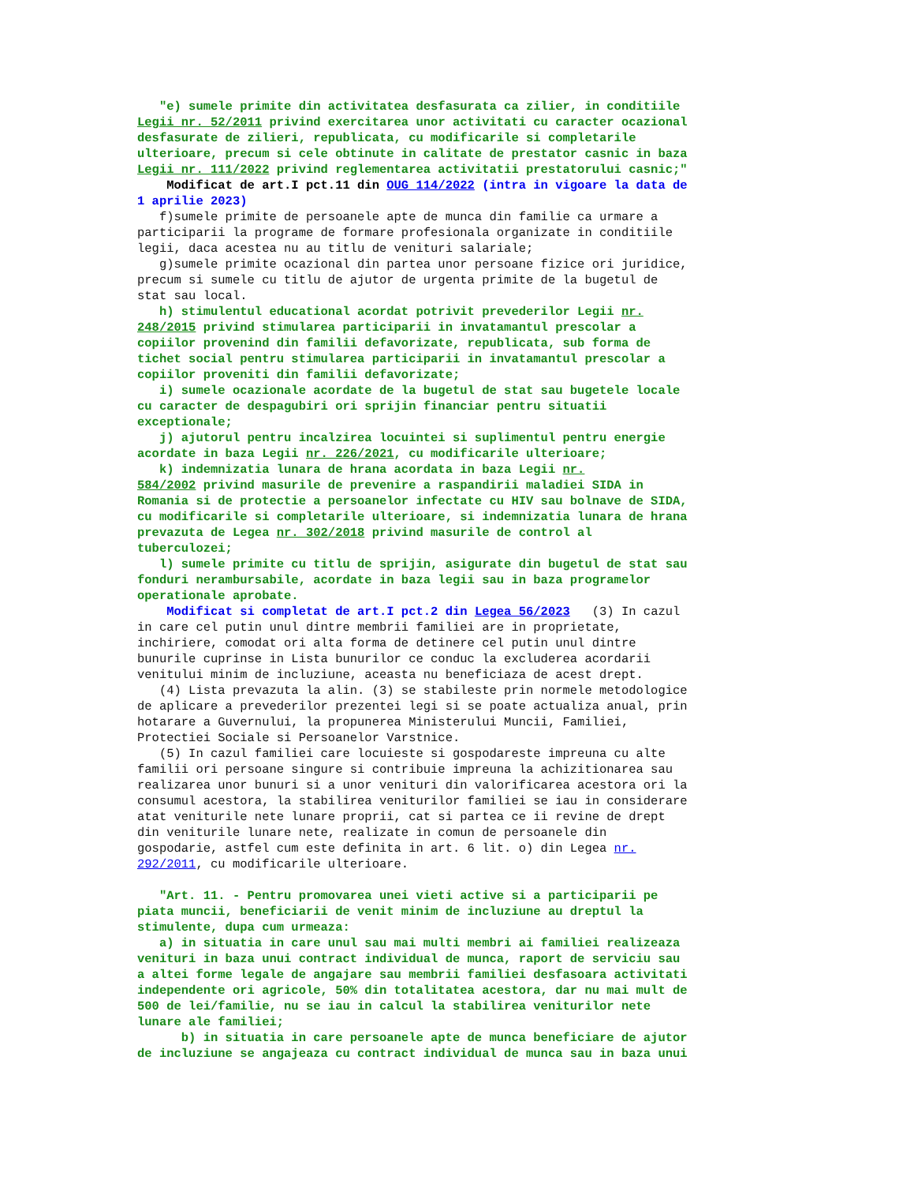"e) sumele primite din activitatea desfasurata ca zilier, in conditiile Legii nr. 52/2011 privind exercitarea unor activitati cu caracter ocazional desfasurate de zilieri, republicata, cu modificarile si completarile ulterioare, precum si cele obtinute in calitate de prestator casnic in baza Legii nr. 111/2022 privind reglementarea activitatii prestatorului casnic;" Modificat de art.I pct.11 din OUG 114/2022 (intra in vigoare la data de 1 aprilie 2023) f)sumele primite de persoanele apte de munca din familie ca urmare a participarii la programe de formare profesionala organizate in conditiile legii, daca acestea nu au titlu de venituri salariale; g)sumele primite ocazional din partea unor persoane fizice ori juridice, precum si sumele cu titlu de ajutor de urgenta primite de la bugetul de stat sau local. h) stimulentul educational acordat potrivit prevederilor Legii nr. 248/2015 privind stimularea participarii in invatamantul prescolar a copiilor provenind din familii defavorizate, republicata, sub forma de tichet social pentru stimularea participarii in invatamantul prescolar a copiilor proveniti din familii defavorizate; i) sumele ocazionale acordate de la bugetul de stat sau bugetele locale cu caracter de despagubiri ori sprijin financiar pentru situatii exceptionale; j) ajutorul pentru incalzirea locuintei si suplimentul pentru energie acordate in baza Legii nr. 226/2021, cu modificarile ulterioare; k) indemnizatia lunara de hrana acordata in baza Legii nr. 584/2002 privind masurile de prevenire a raspandirii maladiei SIDA in Romania si de protectie a persoanelor infectate cu HIV sau bolnave de SIDA, cu modificarile si completarile ulterioare, si indemnizatia lunara de hrana prevazuta de Legea nr. 302/2018 privind masurile de control al tuberculozei; l) sumele primite cu titlu de sprijin, asigurate din bugetul de stat sau fonduri nerambursabile, acordate in baza legii sau in baza programelor operationale aprobate. Modificat si completat de art.I pct.2 din Legea 56/2023 (3) In cazul in care cel putin unul dintre membrii familiei are in proprietate, inchiriere, comodat ori alta forma de detinere cel putin unul dintre bunurile cuprinse in Lista bunurilor ce conduc la excluderea acordarii venitului minim de incluziune, aceasta nu beneficiaza de acest drept. (4) Lista prevazuta la alin. (3) se stabileste prin normele metodologice de aplicare a prevederilor prezentei legi si se poate actualiza anual, prin hotarare a Guvernului, la propunerea Ministerului Muncii, Familiei, Protectiei Sociale si Persoanelor Varstnice. (5) In cazul familiei care locuieste si gospodareste impreuna cu alte familii ori persoane singure si contribuie impreuna la achizitionarea sau realizarea unor bunuri si a unor venituri din valorificarea acestora ori la consumul acestora, la stabilirea veniturilor familiei se iau in considerare atat veniturile nete lunare proprii, cat si partea ce ii revine de drept din veniturile lunare nete, realizate in comun de persoanele din gospodarie, astfel cum este definita in art. 6 lit. o) din Legea nr. 292/2011, cu modificarile ulterioare. "Art. 11. - Pentru promovarea unei vieti active si a participarii pe piata muncii, beneficiarii de venit minim de incluziune au dreptul la stimulente, dupa cum urmeaza: a) in situatia in care unul sau mai multi membri ai familiei realizeaza venituri in baza unui contract individual de munca, raport de serviciu sau a altei forme legale de angajare sau membrii familiei desfasoara activitati independente ori agricole, 50% din totalitatea acestora, dar nu mai mult de 500 de lei/familie, nu se iau in calcul la stabilirea veniturilor nete lunare ale familiei; b) in situatia in care persoanele apte de munca beneficiare de ajutor de incluziune se angajeaza cu contract individual de munca sau in baza unui